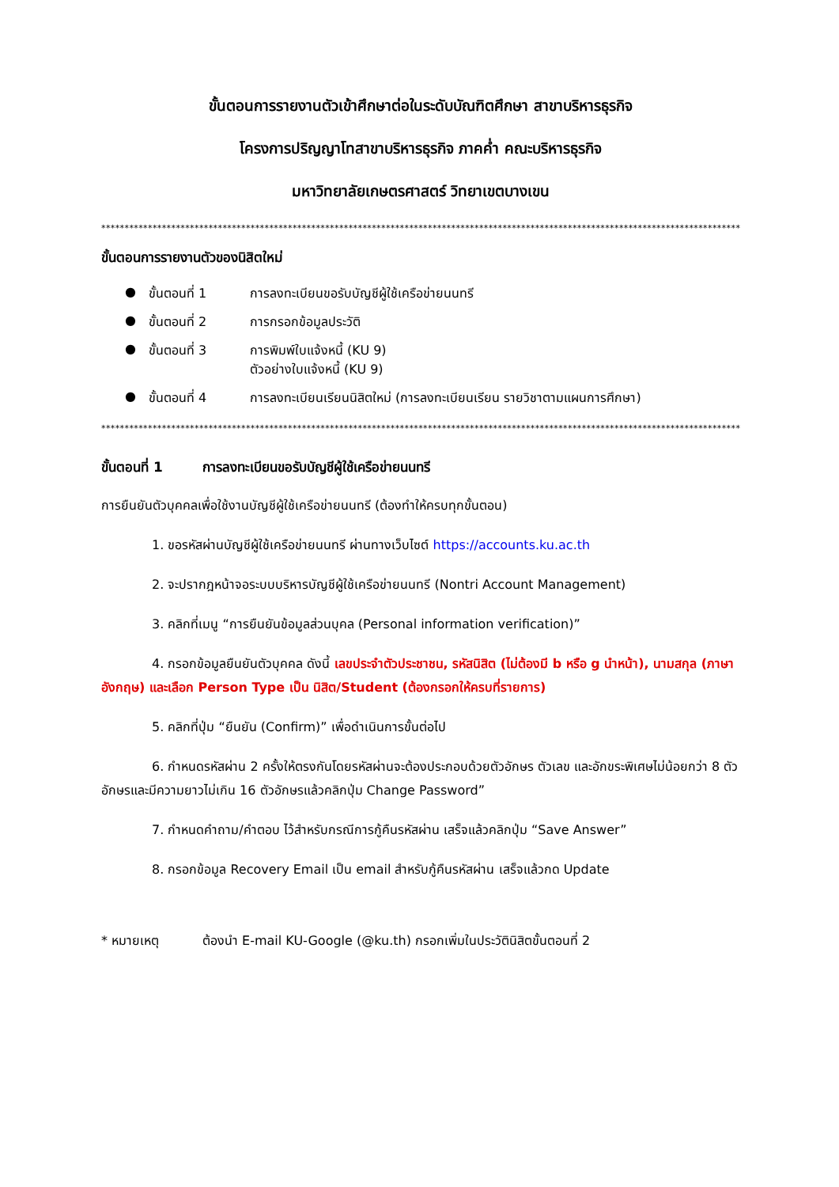ขั้นตอนการรายงานตัวเข้าศึกษาต่อในระดับบัณฑิตศึกษา สาขาบริหารธุรกิจ
โครงการปริญญาโทสาขาบริหารธุรกิจ ภาคค่ำ คณะบริหารธุรกิจ
มหาวิทยาลัยเกษตรศาสตร์ วิทยาเขตบางเขน
************************************************************************************************************************************************
ขั้นตอนการรายงานตัวของนิสิตใหม่
● ขั้นตอนที่ 1 การลงทะเบียนขอรับบัญชีผู้ใช้เครือข่ายนนทรี
● ขั้นตอนที่ 2 การกรอกข้อมูลประวัติ
● ขั้นตอนที่ 3 การพิมพ์ใบแจ้งหนี้ (KU 9)
ตัวอย่างใบแจ้งหนี้ (KU 9)
● ขั้นตอนที่ 4 การลงทะเบียนเรียนนิสิตใหม่ (การลงทะเบียนเรียน รายวิชาตามแผนการศึกษา)
************************************************************************************************************************************************
ขั้นตอนที่ 1 การลงทะเบียนขอรับบัญชีผู้ใช้เครือข่ายนนทรี
การยืนยันตัวบุคคลเพื่อใช้งานบัญชีผู้ใช้เครือข่ายนนทรี (ต้องทำให้ครบทุกขั้นตอน)
1. ขอรหัสผ่านบัญชีผู้ใช้เครือข่ายนนทรี ผ่านทางเว็บไซต์ https://accounts.ku.ac.th
2. จะปรากฎหน้าจอระบบบริหารบัญชีผู้ใช้เครือข่ายนนทรี (Nontri Account Management)
3. คลิกที่เมนู “การยืนยันข้อมูลส่วนบุคล (Personal information verification)”
4. กรอกข้อมูลยืนยันตัวบุคคล ดังนี้ เลขประจำตัวประชาชน, รหัสนิสิต (ไม่ต้องมี b หรือ g นำหน้า), นามสกุล (ภาษาอังกฤษ) และเลือก Person Type เป็น นิสิต/Student (ต้องกรอกให้ครบที่รายการ)
5. คลิกที่ปุ่ม “ยืนยัน (Confirm)” เพื่อดำเนินการขั้นต่อไป
6. กำหนดรหัสผ่าน 2 ครั้งให้ตรงกันโดยรหัสผ่านจะต้องประกอบด้วยตัวอักษร ตัวเลข และอักขระพิเศษไม่น้อยกว่า 8 ตัวอักษรและมีความยาวไม่เกิน 16 ตัวอักษรแล้วคลิกปุ่ม Change Password”
7. กำหนดคำถาม/คำตอบ ไว้สำหรับกรณีการกู้คืนรหัสผ่าน เสร็จแล้วคลิกปุ่ม “Save Answer”
8. กรอกข้อมูล Recovery Email เป็น email สำหรับกู้คืนรหัสผ่าน เสร็จแล้วกด Update
* หมายเหตุ ต้องนำ E-mail KU-Google (@ku.th) กรอกเพิ่มในประวัตินิสิตขั้นตอนที่ 2